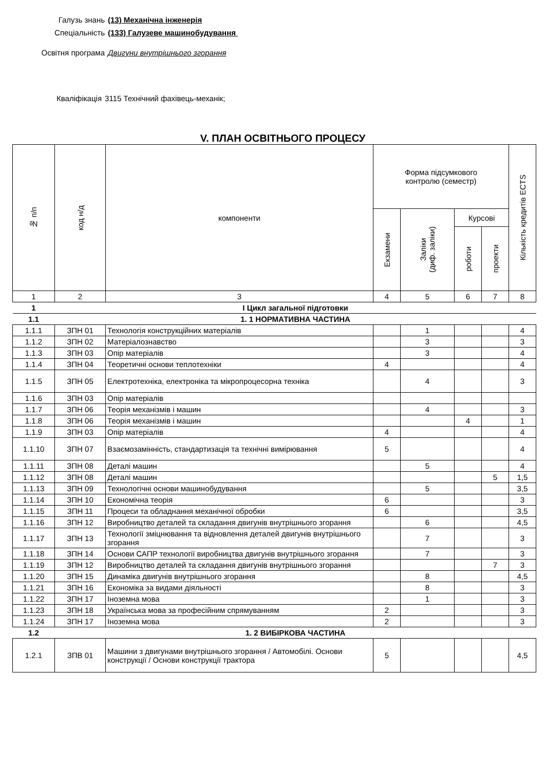Галузь знань (13) Механічна інженерія
Спеціальність (133) Галузеве машинобудування
Освітня програма Двигуни внутрішнього згорання
Кваліфікація 3115 Технічний фахівець-механік;
V. ПЛАН ОСВІТНЬОГО ПРОЦЕСУ
| № п/п | код н/д | компоненти | Форма підсумкового контролю (семестр) | | | | Кількість кредитів ECTS |
| --- | --- | --- | --- | --- | --- | --- | --- |
| | | | Екзамени | Заліки (диф. заліки) | Курсові | | |
| | | | | | роботи | проекти | |
| 1 | 2 | 3 | 4 | 5 | 6 | 7 | 8 |
| 1 | І Цикл загальної підготовки | | | | | | |
| 1.1 | 1. 1 НОРМАТИВНА ЧАСТИНА | | | | | | |
| 1.1.1 | ЗПН 01 | Технологія конструкційних матеріалів | | 1 | | | 4 |
| 1.1.2 | ЗПН 02 | Матеріалознавство | | 3 | | | 3 |
| 1.1.3 | ЗПН 03 | Опір матеріалів | | 3 | | | 4 |
| 1.1.4 | ЗПН 04 | Теоретичні основи теплотехніки | 4 | | | | 4 |
| 1.1.5 | ЗПН 05 | Електротехніка, електроніка та мікропроцесорна техніка | | 4 | | | 3 |
| 1.1.6 | ЗПН 03 | Опір матеріалів | | | | | |
| 1.1.7 | ЗПН 06 | Теорія механізмів і машин | | 4 | | | 3 |
| 1.1.8 | ЗПН 06 | Теорія механізмів і машин | | | 4 | | 1 |
| 1.1.9 | ЗПН 03 | Опір матеріалів | 4 | | | | 4 |
| 1.1.10 | ЗПН 07 | Взаємозамінність, стандартизація та технічні вимірювання | 5 | | | | 4 |
| 1.1.11 | ЗПН 08 | Деталі машин | | 5 | | | 4 |
| 1.1.12 | ЗПН 08 | Деталі машин | | | | 5 | 1,5 |
| 1.1.13 | ЗПН 09 | Технологічні основи машинобудування | | 5 | | | 3,5 |
| 1.1.14 | ЗПН 10 | Економічна теорія | 6 | | | | 3 |
| 1.1.15 | ЗПН 11 | Процеси та обладнання механічної обробки | 6 | | | | 3,5 |
| 1.1.16 | ЗПН 12 | Виробництво деталей та складання двигунів внутрішнього згорання | | 6 | | | 4,5 |
| 1.1.17 | ЗПН 13 | Технології зміцнювання та відновлення деталей двигунів внутрішнього згорання | | 7 | | | 3 |
| 1.1.18 | ЗПН 14 | Основи САПР технології виробництва двигунів внутрішнього згорання | | 7 | | | 3 |
| 1.1.19 | ЗПН 12 | Виробництво деталей та складання двигунів внутрішнього згорання | | | | 7 | 3 |
| 1.1.20 | ЗПН 15 | Динаміка двигунів внутрішнього згорання | | 8 | | | 4,5 |
| 1.1.21 | ЗПН 16 | Економіка за видами діяльності | | 8 | | | 3 |
| 1.1.22 | ЗПН 17 | Іноземна мова | | 1 | | | 3 |
| 1.1.23 | ЗПН 18 | Українська мова за професійним спрямуванням | 2 | | | | 3 |
| 1.1.24 | ЗПН 17 | Іноземна мова | 2 | | | | 3 |
| 1.2 | 1. 2 ВИБІРКОВА ЧАСТИНА | | | | | | |
| 1.2.1 | ЗПВ 01 | Машини з двигунами внутрішнього згорання / Автомобілі. Основи конструкції / Основи конструкції трактора | 5 | | | | 4,5 |